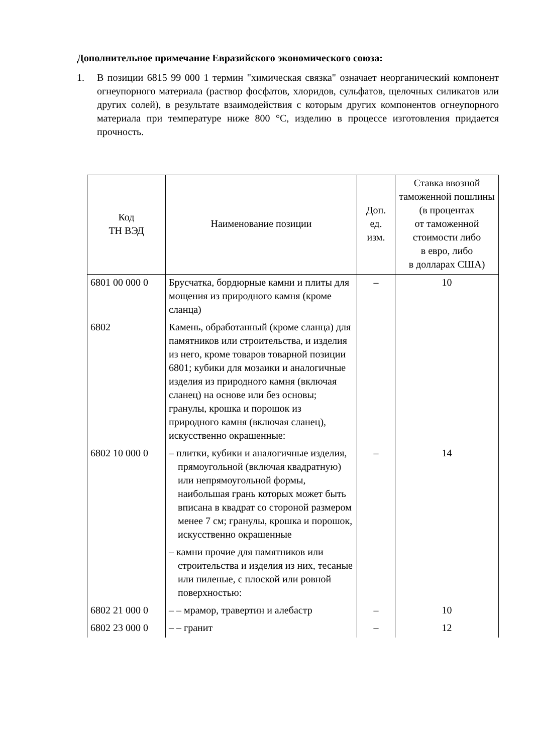Дополнительное примечание Евразийского экономического союза:
1. В позиции 6815 99 000 1 термин "химическая связка" означает неорганический компонент огнеупорного материала (раствор фосфатов, хлоридов, сульфатов, щелочных силикатов или других солей), в результате взаимодействия с которым других компонентов огнеупорного материала при температуре ниже 800 °С, изделию в процессе изготовления придается прочность.
| Код ТН ВЭД | Наименование позиции | Доп. ед. изм. | Ставка ввозной таможенной пошлины (в процентах от таможенной стоимости либо в евро, либо в долларах США) |
| --- | --- | --- | --- |
| 6801 00 000 0 | Брусчатка, бордюрные камни и плиты для мощения из природного камня (кроме сланца) | – | 10 |
| 6802 | Камень, обработанный (кроме сланца) для памятников или строительства, и изделия из него, кроме товаров товарной позиции 6801; кубики для мозаики и аналогичные изделия из природного камня (включая сланец) на основе или без основы; гранулы, крошка и порошок из природного камня (включая сланец), искусственно окрашенные: | | |
| 6802 10 000 0 | – плитки, кубики и аналогичные изделия, прямоугольной (включая квадратную) или непрямоугольной формы, наибольшая грань которых может быть вписана в квадрат со стороной размером менее 7 см; гранулы, крошка и порошок, искусственно окрашенные | – | 14 |
| | – камни прочие для памятников или строительства и изделия из них, тесаные или пиленые, с плоской или ровной поверхностью: | | |
| 6802 21 000 0 | – – мрамор, травертин и алебастр | – | 10 |
| 6802 23 000 0 | – – гранит | – | 12 |